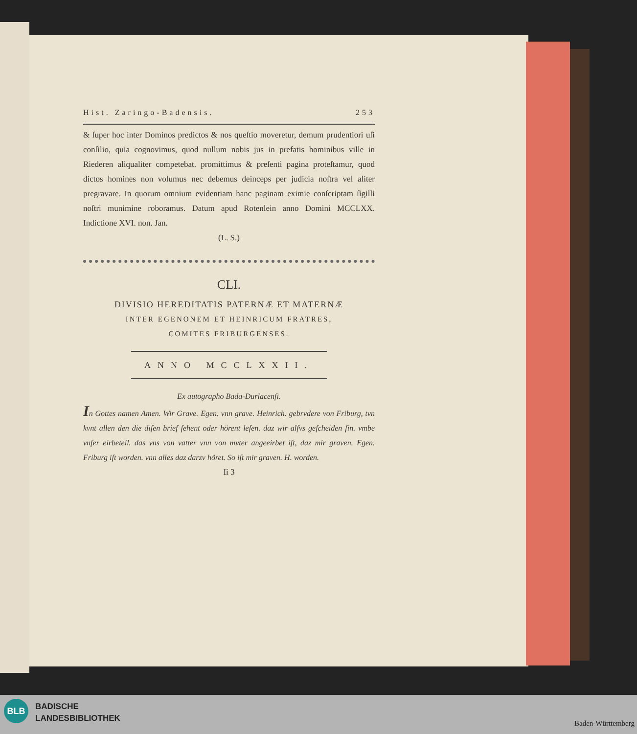Hist. Zaringo-Badensis. 253
& ſuper hoc inter Dominos predictos & nos queſtio moveretur, demum prudentiori uſi conſilio, quia cognovimus, quod nullum nobis jus in prefatis hominibus ville in Riederen aliqualiter competebat. promittimus & preſenti pagina proteſtamur, quod dictos homines non volumus nec debemus deinceps per judicia noſtra vel aliter pregravare. In quorum omnium evidentiam hanc paginam eximie conſcriptam ſigilli noſtri munimine roboramus. Datum apud Rotenlein anno Domini MCCLXX. Indictione XVI. non. Jan.
(L. S.)
CLI.
DIVISIO HEREDITATIS PATERNÆ ET MATERNÆ
INTER EGENONEM ET HEINRICUM FRATRES,
COMITES FRIBURGENSES.
ANNO MCCLXXII.
Ex autographo Bada-Durlacenſi.
In Gottes namen Amen. Wir Grave. Egen. vnn grave. Heinrich. gebrvdere von Friburg, tvn kvnt allen den die diſen brief ſehent oder hörent leſen. daz wir alſvs geſcheiden ſin. vmbe vnſer eirbeteil. das vns von vatter vnn von mvter angeeirbet iſt, daz mir graven. Egen. Friburg iſt worden. vnn alles daz darzv höret. So iſt mir graven. H. worden.
Ii 3
BLB
BADISCHE
LANDESBIBLIOTHEK
Baden-Württemberg